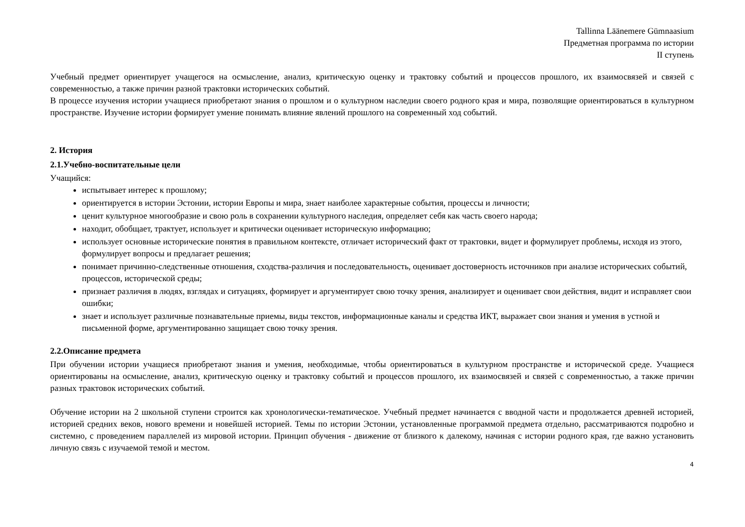Tallinna Läänemere Gümnaasium
Предметная программа по истории
II ступень
Учебный предмет ориентирует учащегося на осмысление, анализ, критическую оценку и трактовку событий и процессов прошлого, их взаимосвязей и связей с современностью, а также причин разной трактовки исторических событий.
В процессе изучения истории учащиеся приобретают знания о прошлом и о культурном наследии своего родного края и мира, позволящие ориентироваться в культурном пространстве. Изучение истории формирует умение понимать влияние явлений прошлого на современный ход событий.
2. История
2.1.Учебно-воспитательные цели
Учащийся:
испытывает интерес к прошлому;
ориентируется в истории Эстонии, истории Европы и мира, знает наиболее характерные события, процессы и личности;
ценит культурное многообразие и свою роль в сохранении культурного наследия, определяет себя как часть своего народа;
находит, обобщает, трактует, использует и критически оценивает историческую информацию;
использует основные исторические понятия в правильном контексте, отличает исторический факт от трактовки, видет и формулирует проблемы, исходя из этого, формулирует вопросы и предлагает решения;
понимает причинно-следственные отношения, сходства-различия и последовательность, оценивает достоверность источников при анализе исторических событий, процессов, исторической среды;
признает различия в людях, взглядах и ситуациях, формирует и аргументирует свою точку зрения, анализирует и оценивает свои действия, видит и исправляет свои ошибки;
знает и использует различные познавательные приемы, виды текстов, информационные каналы и средства ИКТ, выражает свои знания и умения в устной и письменной форме, аргументированно защищает свою точку зрения.
2.2.Описание предмета
При обучении истории учащиеся приобретают знания и умения, необходимые, чтобы ориентироваться в культурном пространстве и исторической среде. Учащиеся ориентированы на осмысление, анализ, критическую оценку и трактовку событий и процессов прошлого, их взаимосвязей и связей с современностью, а также причин разных трактовок исторических событий.
Обучение истории на 2 школьной ступени строится как хронологически-тематическое. Учебный предмет начинается с вводной части и продолжается древней историей, историей средних веков, нового времени и новейшей историей. Темы по истории Эстонии, установленные программой предмета отдельно, рассматриваются подробно и системно, с проведением параллелей из мировой истории. Принцип обучения - движение от близкого к далекому, начиная с истории родного края, где важно установить личную связь с изучаемой темой и местом.
4